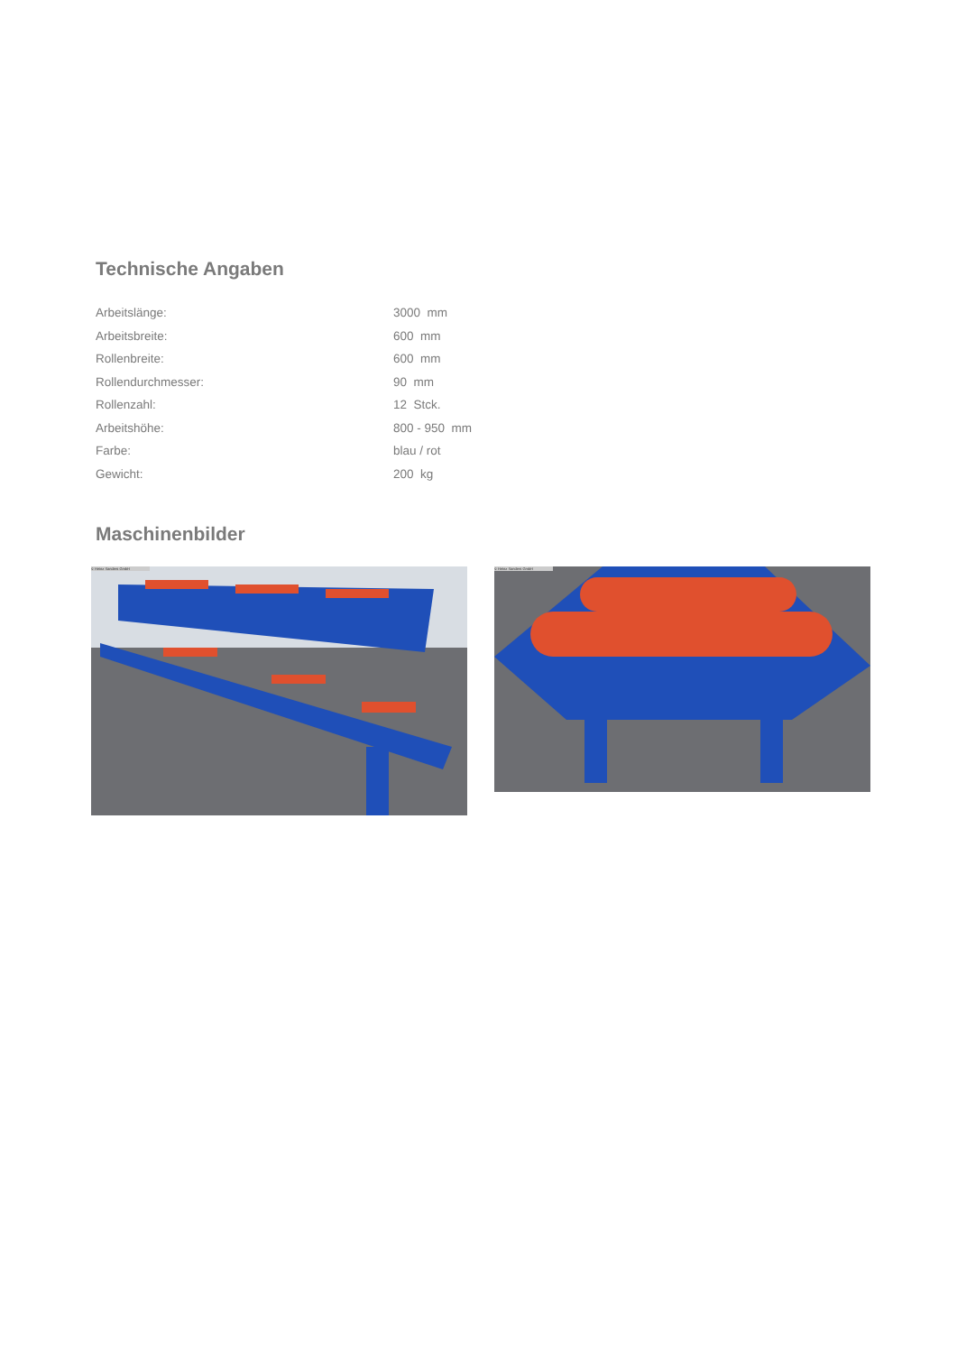Technische Angaben
| Arbeitslänge: | 3000 mm |
| Arbeitsbreite: | 600 mm |
| Rollenbreite: | 600 mm |
| Rollendurchmesser: | 90 mm |
| Rollenzahl: | 12 Stck. |
| Arbeitshöhe: | 800 - 950 mm |
| Farbe: | blau / rot |
| Gewicht: | 200 kg |
Maschinenbilder
© Heinz Sanders GmbH
© Heinz Sanders GmbH